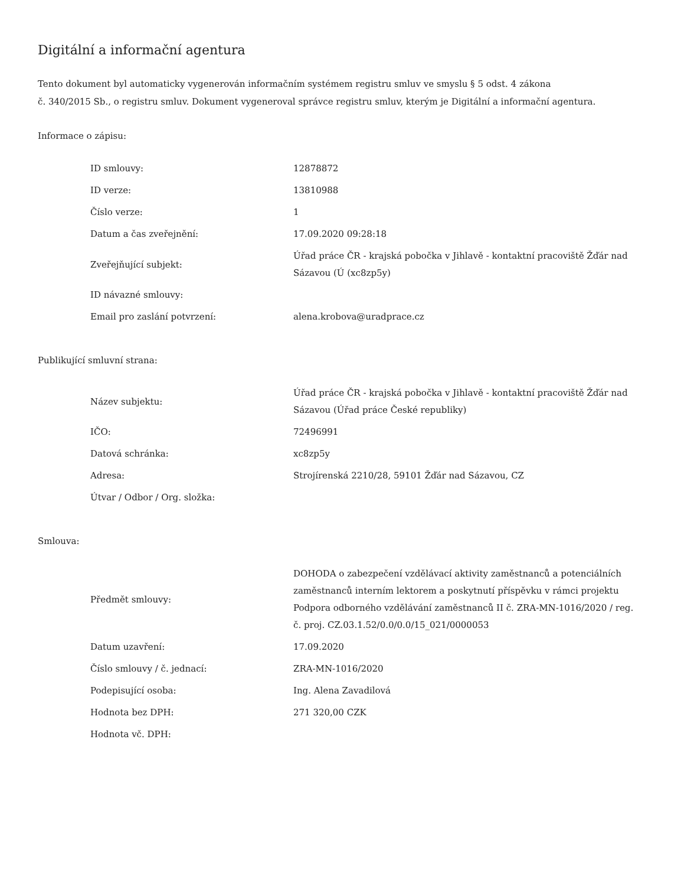Digitální a informační agentura
Tento dokument byl automaticky vygenerován informačním systémem registru smluv ve smyslu § 5 odst. 4 zákona
č. 340/2015 Sb., o registru smluv. Dokument vygeneroval správce registru smluv, kterým je Digitální a informační agentura.
Informace o zápisu:
| ID smlouvy: | 12878872 |
| ID verze: | 13810988 |
| Číslo verze: | 1 |
| Datum a čas zveřejnění: | 17.09.2020 09:28:18 |
| Zveřejňující subjekt: | Úřad práce ČR - krajská pobočka v Jihlavě - kontaktní pracoviště Žďár nad Sázavou (Ú (xc8zp5y) |
| ID návazné smlouvy: | |
| Email pro zaslání potvrzení: | alena.krobova@uradprace.cz |
Publikující smluvní strana:
| Název subjektu: | Úřad práce ČR - krajská pobočka v Jihlavě - kontaktní pracoviště Žďár nad Sázavou (Úřad práce České republiky) |
| IČO: | 72496991 |
| Datová schránka: | xc8zp5y |
| Adresa: | Strojírenská 2210/28, 59101 Žďár nad Sázavou, CZ |
| Útvar / Odbor / Org. složka: | |
Smlouva:
| Předmět smlouvy: | DOHODA o zabezpečení vzdělávací aktivity zaměstnanců a potenciálních zaměstnanců interním lektorem a poskytnutí příspěvku v rámci projektu Podpora odborného vzdělávání zaměstnanců II č. ZRA-MN-1016/2020 / reg. č. proj. CZ.03.1.52/0.0/0.0/15_021/0000053 |
| Datum uzavření: | 17.09.2020 |
| Číslo smlouvy / č. jednací: | ZRA-MN-1016/2020 |
| Podepisující osoba: | Ing. Alena Zavadilová |
| Hodnota bez DPH: | 271 320,00 CZK |
| Hodnota vč. DPH: | |